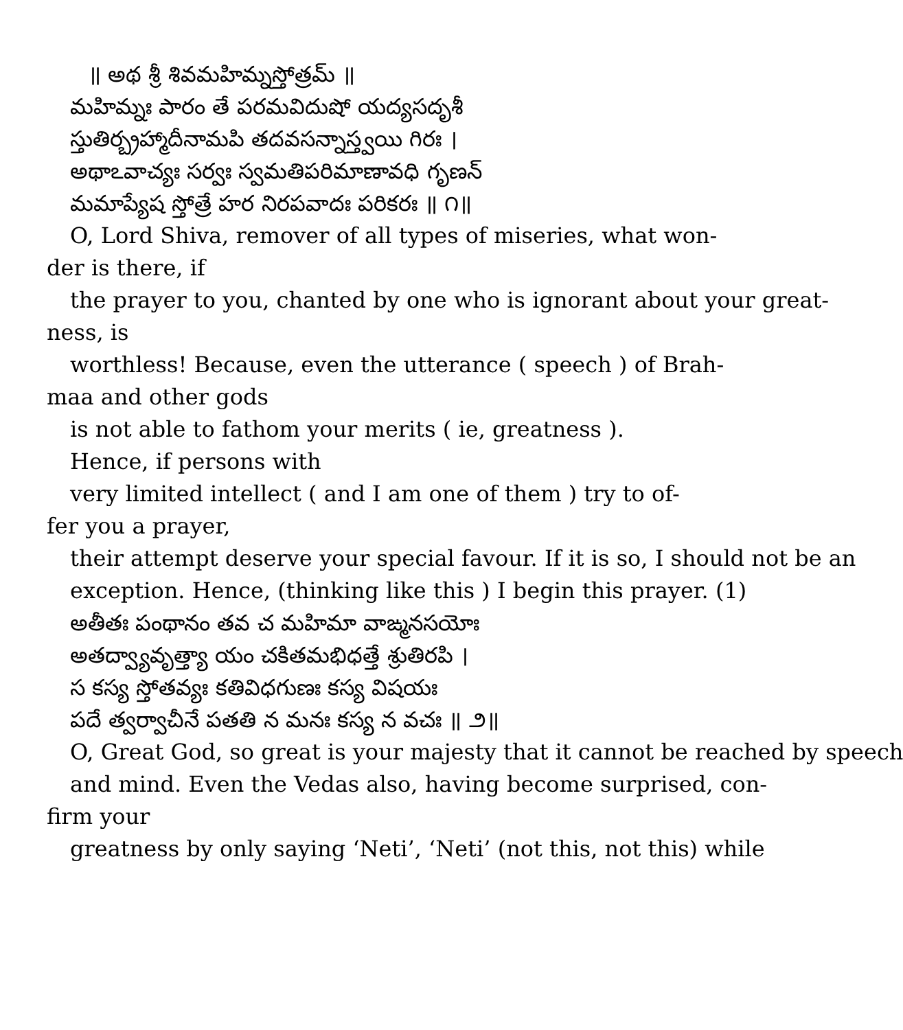॥ అథ శ్రీ శివమహిమ్నస్తోత్రమ్ ॥
మహిమ్నః పారం తే పరమవిదుషో యద్యసదృశీ
స్తుతిర్బ్రహ్మాదీనామపి తదవసన్నాస్త్వయి గిరః ।
అథాఽవాచ్యః సర్వః స్వమతిపరిమాణావధి గృణన్
మమాప్యేష స్తోత్రే హర నిరపవాదః పరికరః ॥ ౧॥
O, Lord Shiva, remover of all types of miseries, what won-
der is there, if
the prayer to you, chanted by one who is ignorant about your great-
ness, is
worthless! Because, even the utterance ( speech ) of Brah-
maa and other gods
is not able to fathom your merits ( ie, greatness ).
Hence, if persons with
very limited intellect ( and I am one of them ) try to of-
fer you a prayer,
their attempt deserve your special favour. If it is so, I should not be an
exception. Hence, (thinking like this ) I begin this prayer. (1)
అతీతః పంథానం తవ చ మహిమా వాఙ్మనసయోః
అతద్వ్యావృత్త్యా యం చకితమభిధత్తే శ్రుతిరపి ।
స కస్య స్తోతవ్యః కతివిధగుణః కస్య విషయః
పదే త్వర్వాచీనే పతతి న మనః కస్య న వచః ॥ ౨॥
O, Great God, so great is your majesty that it cannot be reached by speech
and mind. Even the Vedas also, having become surprised, con-
firm your
greatness by only saying ‘Neti’, ‘Neti’ (not this, not this) while